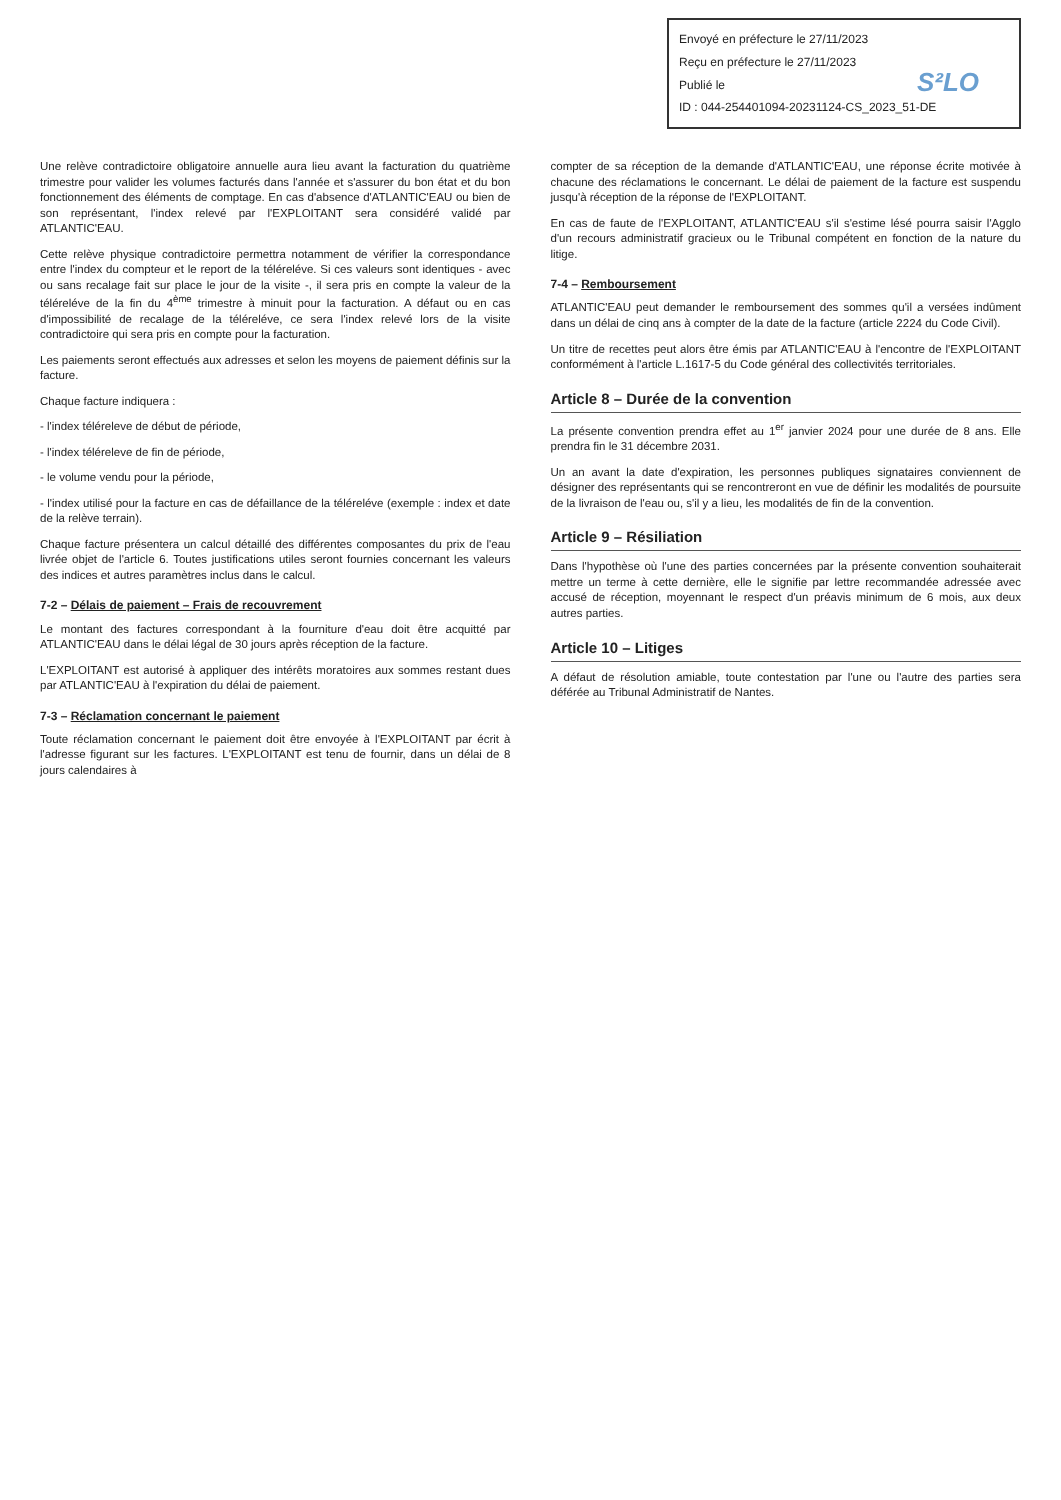Envoyé en préfecture le 27/11/2023
Reçu en préfecture le 27/11/2023
Publié le
ID : 044-254401094-20231124-CS_2023_51-DE
S²LO
Une relève contradictoire obligatoire annuelle aura lieu avant la facturation du quatrième trimestre pour valider les volumes facturés dans l'année et s'assurer du bon état et du bon fonctionnement des éléments de comptage. En cas d'absence d'ATLANTIC'EAU ou bien de son représentant, l'index relevé par l'EXPLOITANT sera considéré validé par ATLANTIC'EAU.
Cette relève physique contradictoire permettra notamment de vérifier la correspondance entre l'index du compteur et le report de la téléreléve. Si ces valeurs sont identiques - avec ou sans recalage fait sur place le jour de la visite -, il sera pris en compte la valeur de la téléreléve de la fin du 4<sup>ème</sup> trimestre à minuit pour la facturation. A défaut ou en cas d'impossibilité de recalage de la téléreléve, ce sera l'index relevé lors de la visite contradictoire qui sera pris en compte pour la facturation.
Les paiements seront effectués aux adresses et selon les moyens de paiement définis sur la facture.
Chaque facture indiquera :
- l'index téléreleve de début de période,
- l'index téléreleve de fin de période,
- le volume vendu pour la période,
- l'index utilisé pour la facture en cas de défaillance de la téléreléve (exemple : index et date de la relève terrain).
Chaque facture présentera un calcul détaillé des différentes composantes du prix de l'eau livrée objet de l'article 6. Toutes justifications utiles seront fournies concernant les valeurs des indices et autres paramètres inclus dans le calcul.
7-2 – Délais de paiement – Frais de recouvrement
Le montant des factures correspondant à la fourniture d'eau doit être acquitté par ATLANTIC'EAU dans le délai légal de 30 jours après réception de la facture.
L'EXPLOITANT est autorisé à appliquer des intérêts moratoires aux sommes restant dues par ATLANTIC'EAU à l'expiration du délai de paiement.
7-3 – Réclamation concernant le paiement
Toute réclamation concernant le paiement doit être envoyée à l'EXPLOITANT par écrit à l'adresse figurant sur les factures. L'EXPLOITANT est tenu de fournir, dans un délai de 8 jours calendaires à
compter de sa réception de la demande d'ATLANTIC'EAU, une réponse écrite motivée à chacune des réclamations le concernant. Le délai de paiement de la facture est suspendu jusqu'à réception de la réponse de l'EXPLOITANT.
En cas de faute de l'EXPLOITANT, ATLANTIC'EAU s'il s'estime lésé pourra saisir l'Agglo d'un recours administratif gracieux ou le Tribunal compétent en fonction de la nature du litige.
7-4 – Remboursement
ATLANTIC'EAU peut demander le remboursement des sommes qu'il a versées indûment dans un délai de cinq ans à compter de la date de la facture (article 2224 du Code Civil).
Un titre de recettes peut alors être émis par ATLANTIC'EAU à l'encontre de l'EXPLOITANT conformément à l'article L.1617-5 du Code général des collectivités territoriales.
Article 8 – Durée de la convention
La présente convention prendra effet au 1<sup>er</sup> janvier 2024 pour une durée de 8 ans. Elle prendra fin le 31 décembre 2031.
Un an avant la date d'expiration, les personnes publiques signataires conviennent de désigner des représentants qui se rencontreront en vue de définir les modalités de poursuite de la livraison de l'eau ou, s'il y a lieu, les modalités de fin de la convention.
Article 9 – Résiliation
Dans l'hypothèse où l'une des parties concernées par la présente convention souhaiterait mettre un terme à cette dernière, elle le signifie par lettre recommandée adressée avec accusé de réception, moyennant le respect d'un préavis minimum de 6 mois, aux deux autres parties.
Article 10 – Litiges
A défaut de résolution amiable, toute contestation par l'une ou l'autre des parties sera déférée au Tribunal Administratif de Nantes.